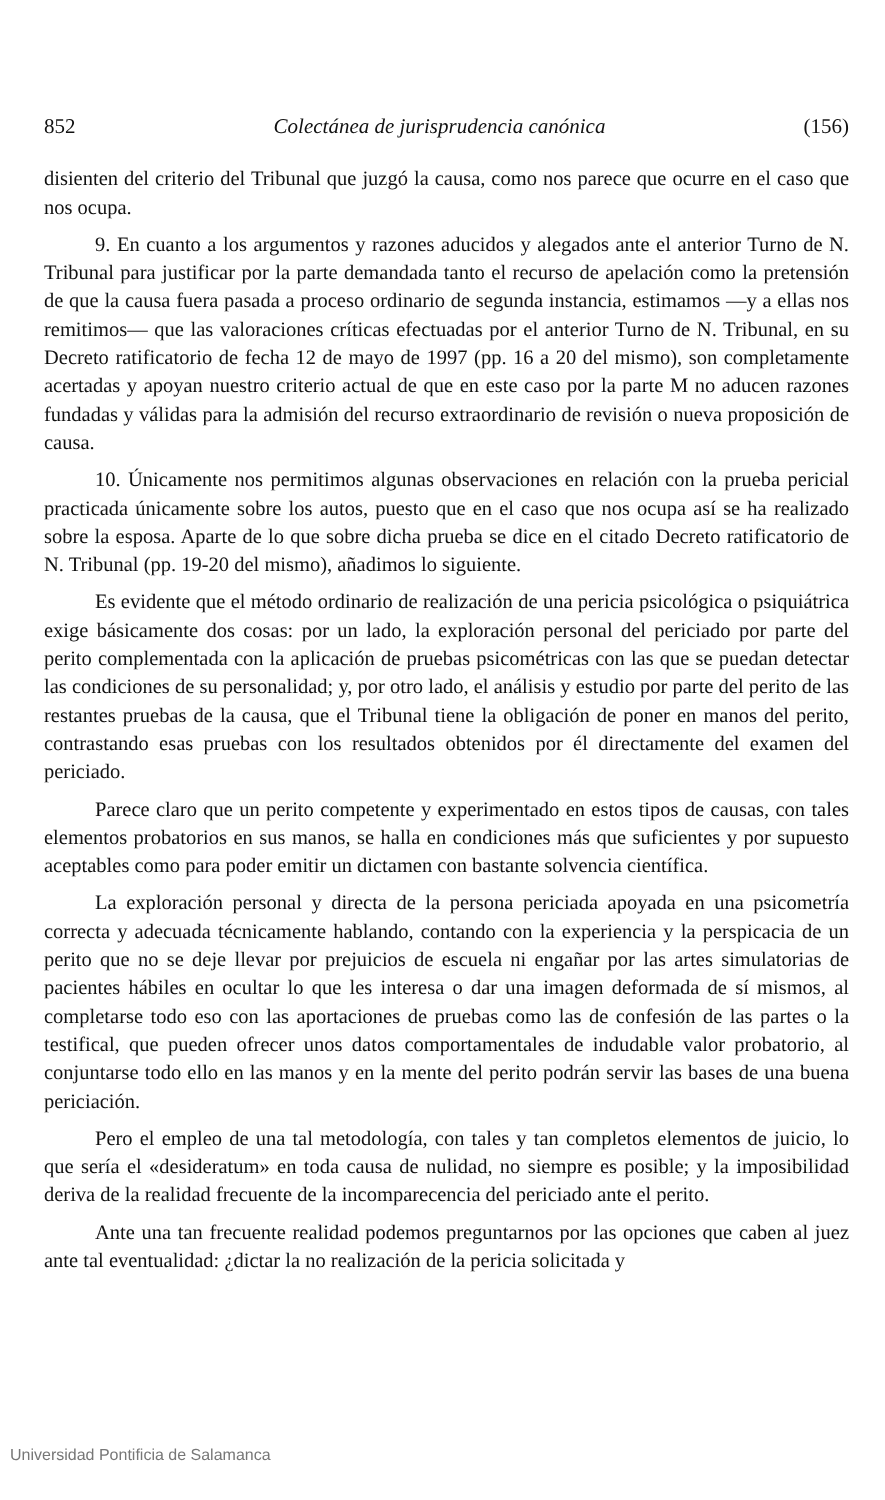852 Colectánea de jurisprudencia canónica (156)
disienten del criterio del Tribunal que juzgó la causa, como nos parece que ocurre en el caso que nos ocupa.
9. En cuanto a los argumentos y razones aducidos y alegados ante el anterior Turno de N. Tribunal para justificar por la parte demandada tanto el recurso de apelación como la pretensión de que la causa fuera pasada a proceso ordinario de segunda instancia, estimamos —y a ellas nos remitimos— que las valoraciones críticas efectuadas por el anterior Turno de N. Tribunal, en su Decreto ratificatorio de fecha 12 de mayo de 1997 (pp. 16 a 20 del mismo), son completamente acertadas y apoyan nuestro criterio actual de que en este caso por la parte M no aducen razones fundadas y válidas para la admisión del recurso extraordinario de revisión o nueva proposición de causa.
10. Únicamente nos permitimos algunas observaciones en relación con la prueba pericial practicada únicamente sobre los autos, puesto que en el caso que nos ocupa así se ha realizado sobre la esposa. Aparte de lo que sobre dicha prueba se dice en el citado Decreto ratificatorio de N. Tribunal (pp. 19-20 del mismo), añadimos lo siguiente.
Es evidente que el método ordinario de realización de una pericia psicológica o psiquiátrica exige básicamente dos cosas: por un lado, la exploración personal del periciado por parte del perito complementada con la aplicación de pruebas psicométricas con las que se puedan detectar las condiciones de su personalidad; y, por otro lado, el análisis y estudio por parte del perito de las restantes pruebas de la causa, que el Tribunal tiene la obligación de poner en manos del perito, contrastando esas pruebas con los resultados obtenidos por él directamente del examen del periciado.
Parece claro que un perito competente y experimentado en estos tipos de causas, con tales elementos probatorios en sus manos, se halla en condiciones más que suficientes y por supuesto aceptables como para poder emitir un dictamen con bastante solvencia científica.
La exploración personal y directa de la persona periciada apoyada en una psicometría correcta y adecuada técnicamente hablando, contando con la experiencia y la perspicacia de un perito que no se deje llevar por prejuicios de escuela ni engañar por las artes simulatorias de pacientes hábiles en ocultar lo que les interesa o dar una imagen deformada de sí mismos, al completarse todo eso con las aportaciones de pruebas como las de confesión de las partes o la testifical, que pueden ofrecer unos datos comportamentales de indudable valor probatorio, al conjuntarse todo ello en las manos y en la mente del perito podrán servir las bases de una buena periciación.
Pero el empleo de una tal metodología, con tales y tan completos elementos de juicio, lo que sería el «desideratum» en toda causa de nulidad, no siempre es posible; y la imposibilidad deriva de la realidad frecuente de la incomparecencia del periciado ante el perito.
Ante una tan frecuente realidad podemos preguntarnos por las opciones que caben al juez ante tal eventualidad: ¿dictar la no realización de la pericia solicitada y
Universidad Pontificia de Salamanca